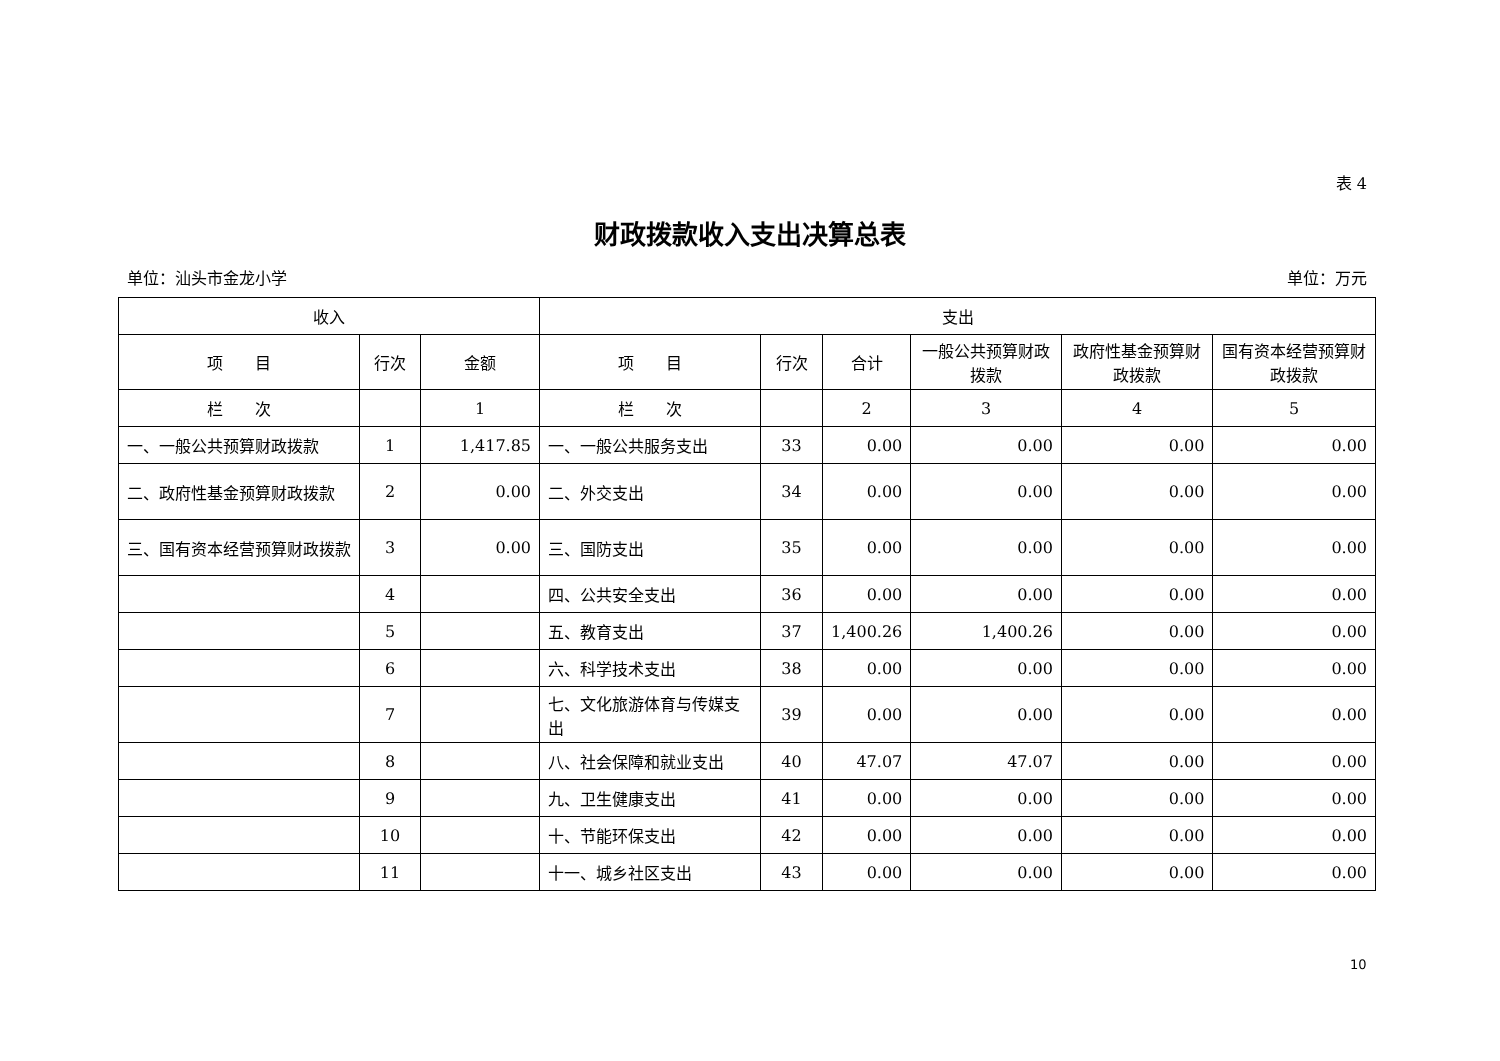表 4
财政拨款收入支出决算总表
单位：汕头市金龙小学 单位：万元
| 收入 | | | 支出 | | | | | |
| --- | --- | --- | --- | --- | --- | --- | --- | --- |
| 项 目 | 行次 | 金额 | 项 目 | 行次 | 合计 | 一般公共预算财政拨款 | 政府性基金预算财政拨款 | 国有资本经营预算财政拨款 |
| 栏 次 | | 1 | 栏 次 | | 2 | 3 | 4 | 5 |
| 一、一般公共预算财政拨款 | 1 | 1,417.85 | 一、一般公共服务支出 | 33 | 0.00 | 0.00 | 0.00 | 0.00 |
| 二、政府性基金预算财政拨款 | 2 | 0.00 | 二、外交支出 | 34 | 0.00 | 0.00 | 0.00 | 0.00 |
| 三、国有资本经营预算财政拨款 | 3 | 0.00 | 三、国防支出 | 35 | 0.00 | 0.00 | 0.00 | 0.00 |
| | 4 | | 四、公共安全支出 | 36 | 0.00 | 0.00 | 0.00 | 0.00 |
| | 5 | | 五、教育支出 | 37 | 1,400.26 | 1,400.26 | 0.00 | 0.00 |
| | 6 | | 六、科学技术支出 | 38 | 0.00 | 0.00 | 0.00 | 0.00 |
| | 7 | | 七、文化旅游体育与传媒支出 | 39 | 0.00 | 0.00 | 0.00 | 0.00 |
| | 8 | | 八、社会保障和就业支出 | 40 | 47.07 | 47.07 | 0.00 | 0.00 |
| | 9 | | 九、卫生健康支出 | 41 | 0.00 | 0.00 | 0.00 | 0.00 |
| | 10 | | 十、节能环保支出 | 42 | 0.00 | 0.00 | 0.00 | 0.00 |
| | 11 | | 十一、城乡社区支出 | 43 | 0.00 | 0.00 | 0.00 | 0.00 |
10